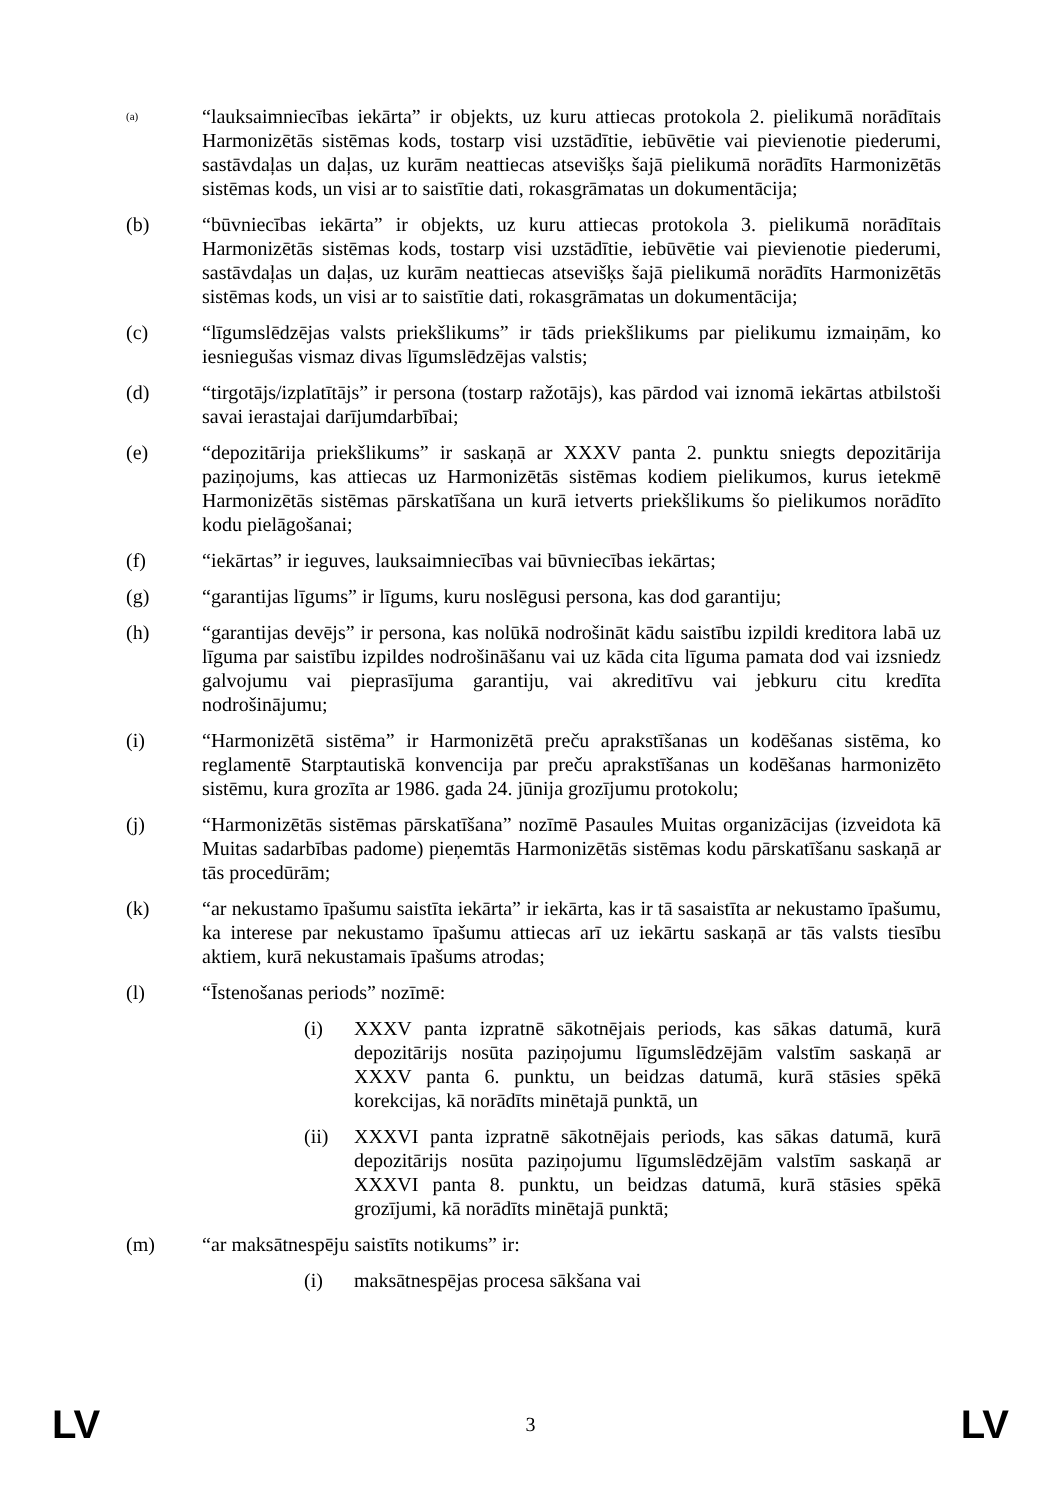(a)
“lauksaimniecības iekārta” ir objekts, uz kuru attiecas protokola 2. pielikumā norādītais Harmonizētās sistēmas kods, tostarp visi uzstādītie, iebūvētie vai pievienotie piederumi, sastāvdaļas un daļas, uz kurām neattiecas atsevišķs šajā pielikumā norādīts Harmonizētās sistēmas kods, un visi ar to saistītie dati, rokasgrāmatas un dokumentācija;
(b) “būvniecības iekārta” ir objekts, uz kuru attiecas protokola 3. pielikumā norādītais Harmonizētās sistēmas kods, tostarp visi uzstādītie, iebūvētie vai pievienotie piederumi, sastāvdaļas un daļas, uz kurām neattiecas atsevišķs šajā pielikumā norādīts Harmonizētās sistēmas kods, un visi ar to saistītie dati, rokasgrāmatas un dokumentācija;
(c) “līgumslēdzējas valsts priekšlikums” ir tāds priekšlikums par pielikumu izmaiņām, ko iesniegušas vismaz divas līgumslēdzējas valstis;
(d) “tirgotājs/izplatītājs” ir persona (tostarp ražotājs), kas pārdod vai iznomā iekārtas atbilstoši savai ierastajai darījumdarbībai;
(e) “depozitārija priekšlikums” ir saskaņā ar XXXV panta 2. punktu sniegts depozitārija paziņojums, kas attiecas uz Harmonizētās sistēmas kodiem pielikumos, kurus ietekmē Harmonizētās sistēmas pārskatīšana un kurā ietverts priekšlikums šo pielikumos norādīto kodu pielāgošanai;
(f) “iekārtas” ir ieguves, lauksaimniecības vai būvniecības iekārtas;
(g) “garantijas līgums” ir līgums, kuru noslēgusi persona, kas dod garantiju;
(h) “garantijas devējs” ir persona, kas nolūkā nodrošināt kādu saistību izpildi kreditora labā uz līguma par saistību izpildes nodrošināšanu vai uz kāda cita līguma pamata dod vai izsniedz galvojumu vai pieprasījuma garantiju, vai akreditīvu vai jebkuru citu kredīta nodrošinājumu;
(i) “Harmonizētā sistēma” ir Harmonizētā preču aprakstīšanas un kodēšanas sistēma, ko reglamentē Starptautiskā konvencija par preču aprakstīšanas un kodēšanas harmonizēto sistēmu, kura grozīta ar 1986. gada 24. jūnija grozījumu protokolu;
(j) “Harmonizētās sistēmas pārskatīšana” nozīmē Pasaules Muitas organizācijas (izveidota kā Muitas sadarbības padome) pieņemtās Harmonizētās sistēmas kodu pārskatīšanu saskaņā ar tās procedūrām;
(k) “ar nekustamo īpašumu saistīta iekārta” ir iekārta, kas ir tā sasaistīta ar nekustamo īpašumu, ka interese par nekustamo īpašumu attiecas arī uz iekārtu saskaņā ar tās valsts tiesību aktiem, kurā nekustamais īpašums atrodas;
(l) “Īstenošanas periods” nozīmē:
(i) XXXV panta izpratnē sākotnējais periods, kas sākas datumā, kurā depozitārijs nosūta paziņojumu līgumslēdzējām valstīm saskaņā ar XXXV panta 6. punktu, un beidzas datumā, kurā stāsies spēkā korekcijas, kā norādīts minētajā punktā, un
(ii) XXXVI panta izpratnē sākotnējais periods, kas sākas datumā, kurā depozitārijs nosūta paziņojumu līgumslēdzējām valstīm saskaņā ar XXXVI panta 8. punktu, un beidzas datumā, kurā stāsies spēkā grozījumi, kā norādīts minētajā punktā;
(m) “ar maksātnespēju saistīts notikums” ir:
(i) maksātnespējas procesa sākšana vai
LV 3 LV